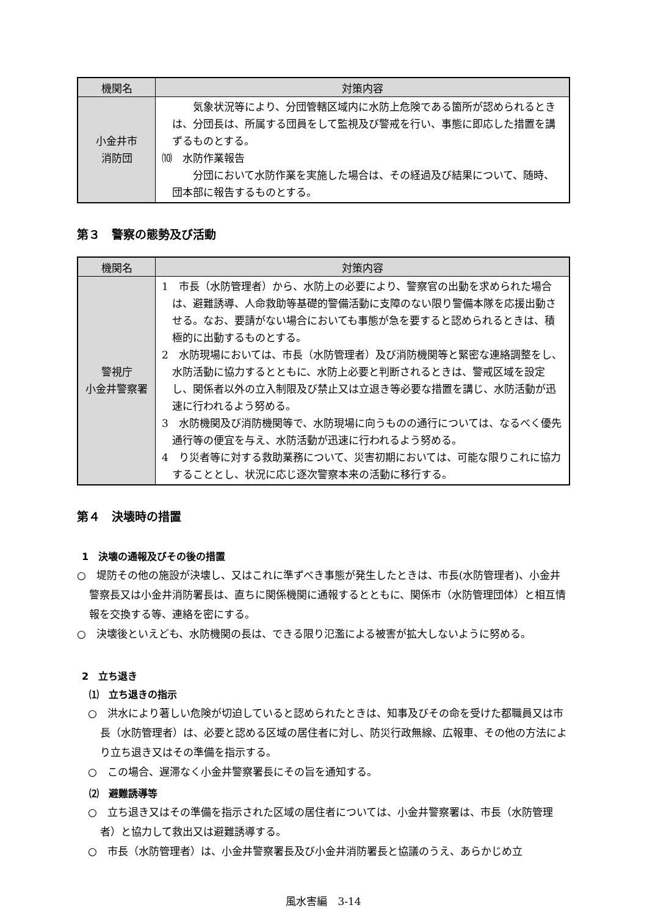| 機関名 | 対策内容 |
| --- | --- |
| 小金井市 消防団 | 気象状況等により、分団管轄区域内に水防上危険である箇所が認められるときは、分団長は、所属する団員をして監視及び警戒を行い、事態に即応した措置を講ずるものとする。 ⑽ 水防作業報告 分団において水防作業を実施した場合は、その経過及び結果について、随時、団本部に報告するものとする。 |
第３　警察の態勢及び活動
| 機関名 | 対策内容 |
| --- | --- |
| 警視庁 小金井警察署 | 1 市長（水防管理者）から、水防上の必要により、警察官の出動を求められた場合は、避難誘導、人命救助等基礎的警備活動に支障のない限り警備本隊を応援出動させる。なお、要請がない場合においても事態が急を要すると認められるときは、積極的に出動するものとする。 2 水防現場においては、市長（水防管理者）及び消防機関等と緊密な連絡調整をし、水防活動に協力するとともに、水防上必要と判断されるときは、警戒区域を設定し、関係者以外の立入制限及び禁止又は立退き等必要な措置を講じ、水防活動が迅速に行われるよう努める。 3 水防機関及び消防機関等で、水防現場に向うものの通行については、なるべく優先通行等の便宜を与え、水防活動が迅速に行われるよう努める。 4 り災者等に対する救助業務について、災害初期においては、可能な限りこれに協力することとし、状況に応じ逐次警察本来の活動に移行する。 |
第４　決壊時の措置
1　決壊の通報及びその後の措置
○　堤防その他の施設が決壊し、又はこれに準ずべき事態が発生したときは、市長(水防管理者)、小金井警察長又は小金井消防署長は、直ちに関係機関に通報するとともに、関係市（水防管理団体）と相互情報を交換する等、連絡を密にする。
○　決壊後といえども、水防機関の長は、できる限り氾濫による被害が拡大しないように努める。
2　立ち退き
⑴　立ち退きの指示
○　洪水により著しい危険が切迫していると認められたときは、知事及びその命を受けた都職員又は市長（水防管理者）は、必要と認める区域の居住者に対し、防災行政無線、広報車、その他の方法により立ち退き又はその準備を指示する。
○　この場合、遅滞なく小金井警察署長にその旨を通知する。
⑵　避難誘導等
○　立ち退き又はその準備を指示された区域の居住者については、小金井警察署は、市長（水防管理者）と協力して救出又は避難誘導する。
○　市長（水防管理者）は、小金井警察署長及び小金井消防署長と協議のうえ、あらかじめ立
風水害編　3-14